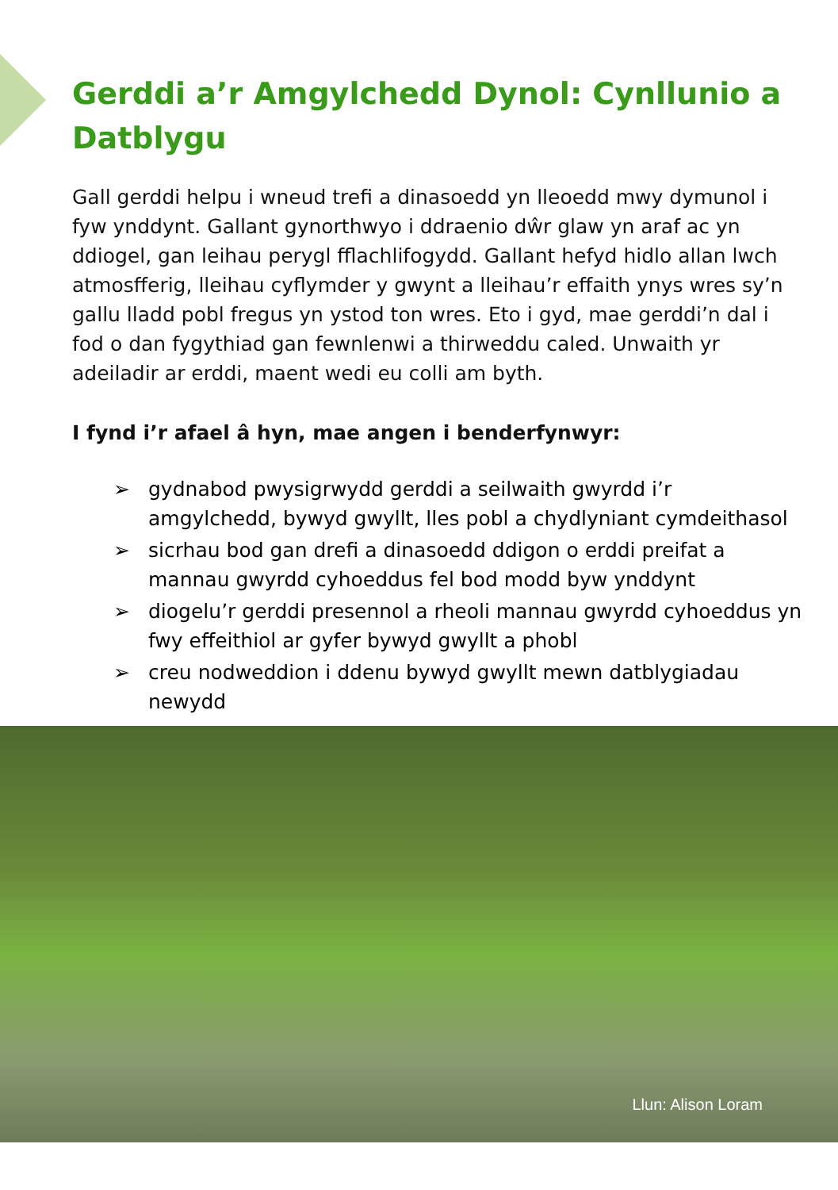Gerddi a’r Amgylchedd Dynol: Cynllunio a Datblygu
Gall gerddi helpu i wneud trefi a dinasoedd yn lleoedd mwy dymunol i fyw ynddynt. Gallant gynorthwyo i ddraenio dŵr glaw yn araf ac yn ddiogel, gan leihau perygl fflachlifogydd. Gallant hefyd hidlo allan lwch atmosfferig, lleihau cyflymder y gwynt a lleihau’r effaith ynys wres sy’n gallu lladd pobl fregus yn ystod ton wres. Eto i gyd, mae gerddi’n dal i fod o dan fygythiad gan fewnlenwi a thirweddu caled. Unwaith yr adeiladir ar erddi, maent wedi eu colli am byth.
I fynd i’r afael â hyn, mae angen i benderfynwyr:
➢ gydnabod pwysigrwydd gerddi a seilwaith gwyrdd i’r amgylchedd, bywyd gwyllt, lles pobl a chydlyniant cymdeithasol
➢ sicrhau bod gan drefi a dinasoedd ddigon o erddi preifat a mannau gwyrdd cyhoeddus fel bod modd byw ynddynt
➢ diogelu’r gerddi presennol a rheoli mannau gwyrdd cyhoeddus yn fwy effeithiol ar gyfer bywyd gwyllt a phobl
➢ creu nodweddion i ddenu bywyd gwyllt mewn datblygiadau newydd
Llun: Alison Loram